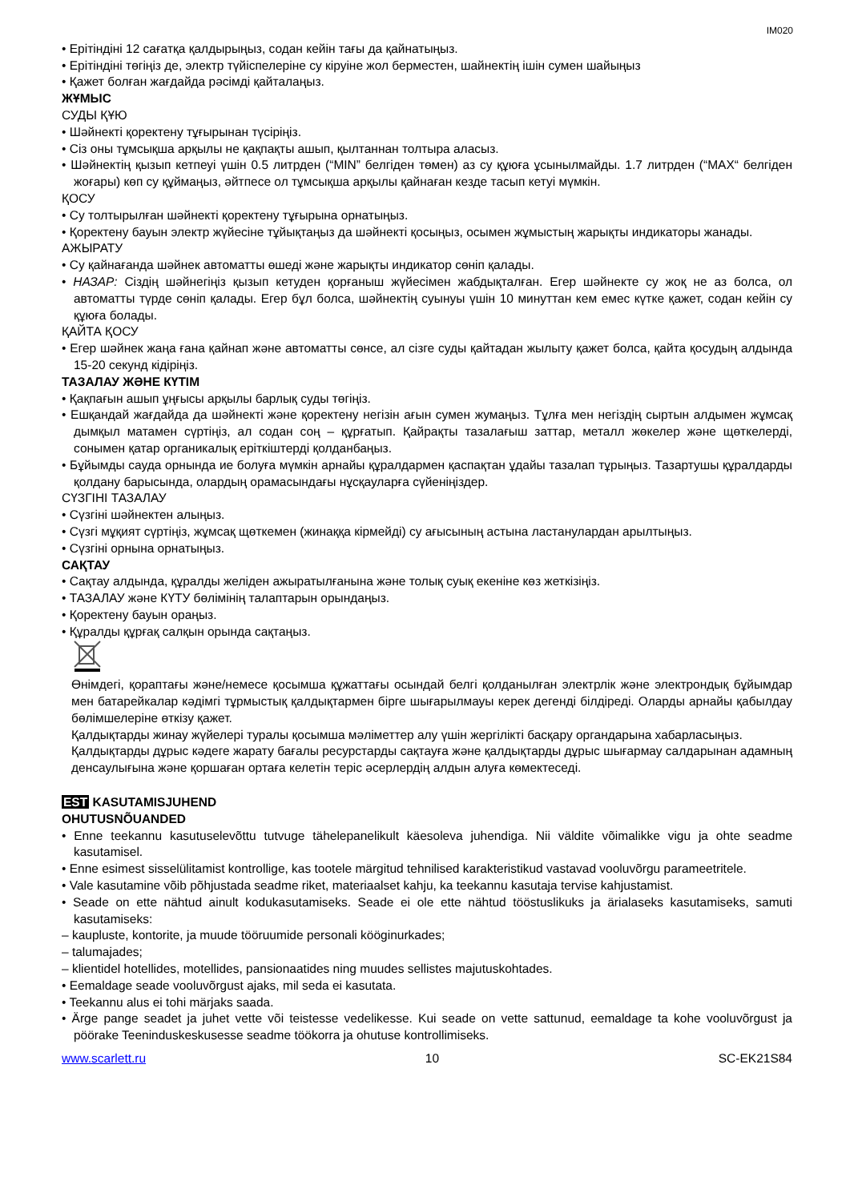IM020
• Ерітіндіні 12 сағатқа қалдырыңыз, содан кейін тағы да қайнатыңыз.
• Ерітіндіні төгіңіз де, электр түйіспелеріне су кіруіне жол берместен, шайнектің ішін сумен шайыңыз
• Қажет болған жағдайда рәсімді қайталаңыз.
ЖҰМЫС
СУДЫ ҚҰЮ
• Шәйнекті қоректену тұғырынан түсіріңіз.
• Сіз оны тұмсықша арқылы не қақпақты ашып, қылтаннан толтыра аласыз.
• Шәйнектің қызып кетпеуі үшін 0.5 литрден (“MIN” белгіден төмен) аз су құюға ұсынылмайды. 1.7 литрден (“MAX“ белгіден жоғары) көп су құймаңыз, әйтпесе ол тұмсықша арқылы қайнаған кезде тасып кетуі мүмкін.
ҚОСУ
• Су толтырылған шәйнекті қоректену тұғырына орнатыңыз.
• Қоректену бауын электр жүйесіне тұйықтаңыз да шәйнекті қосыңыз, осымен жұмыстың жарықты индикаторы жанады.
АЖЫРАТУ
• Су қайнағанда шәйнек автоматты өшеді және жарықты индикатор сөніп қалады.
• НАЗАР: Сіздің шәйнегіңіз қызып кетуден қорғаныш жүйесімен жабдықталған. Егер шәйнекте су жоқ не аз болса, ол автоматты түрде сөніп қалады. Егер бұл болса, шәйнектің суынуы үшін 10 минуттан кем емес күтке қажет, содан кейін су құюға болады.
ҚАЙТА ҚОСУ
• Егер шәйнек жаңа ғана қайнап және автоматты сөнсе, ал сізге суды қайтадан жылыту қажет болса, қайта қосудың алдында 15-20 секунд кідіріңіз.
ТАЗАЛАУ ЖӘНЕ КҮТІМ
• Қақпағын ашып ұңғысы арқылы барлық суды төгіңіз.
• Ешқандай жағдайда да шәйнекті және қоректену негізін ағын сумен жумаңыз. Тұлға мен негіздің сыртын алдымен жұмсақ дымқыл матамен сүртіңіз, ал содан соң – құрғатып. Қайрақты тазалағыш заттар, металл жөкелер және щөткелерді, сонымен қатар органикалық еріткіштерді қолданбаңыз.
• Бұйымды сауда орнында ие болуға мүмкін арнайы құралдармен қаспақтан ұдайы тазалап тұрыңыз. Тазартушы құралдарды қолдану барысында, олардың орамасындағы нұсқауларға сүйеніңіздер.
СҮЗГІНІ ТАЗАЛАУ
• Сүзгіні шәйнектен алыңыз.
• Сүзгі мұқият сүртіңіз, жұмсақ щөткемен (жинаққа кірмейді) су ағысының астына ластанулардан арылтыңыз.
• Сүзгіні орнына орнатыңыз.
САҚТАУ
• Сақтау алдында, құралды желіден ажыратылғанына және толық суық екеніне көз жеткізіңіз.
• ТАЗАЛАУ және КҮТУ бөлімінің талаптарын орындаңыз.
• Қоректену бауын ораңыз.
• Құралды құрғақ салқын орында сақтаңыз.
Өнімдегі, қораптағы және/немесе қосымша құжаттағы осындай белгі қолданылған электрлік және электрондық бұйымдар мен батарейкалар кәдімгі тұрмыстық қалдықтармен бірге шығарылмауы керек дегенді білдіреді. Оларды арнайы қабылдау бөлімшелеріне өткізу қажет.
Қалдықтарды жинау жүйелері туралы қосымша мәліметтер алу үшін жергілікті басқару органдарына хабарласыңыз.
Қалдықтарды дұрыс кәдеге жарату бағалы ресурстарды сақтауға және қалдықтарды дұрыс шығармау салдарынан адамның денсаулығына және қоршаған ортаға келетін теріс әсерлердің алдын алуға көмектеседі.
EST KASUTAMISJUHEND
OHUTUSNÕUANDED
• Enne teekannu kasutuselevõttu tutvuge tähelepanelikult käesoleva juhendiga. Nii väldite võimalikke vigu ja ohte seadme kasutamisel.
• Enne esimest sisselülitamist kontrollige, kas tootele märgitud tehnilised karakteristikud vastavad vooluvõrgu parameetritele.
• Vale kasutamine võib põhjustada seadme riket, materiaalset kahju, ka teekannu kasutaja tervise kahjustamist.
• Seade on ette nähtud ainult kodukasutamiseks. Seade ei ole ette nähtud tööstuslikuks ja ärialaseks kasutamiseks, samuti kasutamiseks:
– kaupluste, kontorite, ja muude tööruumide personali kööginurkades;
– talumajades;
– klientidel hotellides, motellides, pansionaatides ning muudes sellistes majutuskohtades.
• Eemaldage seade vooluvõrgust ajaks, mil seda ei kasutata.
• Teekannu alus ei tohi märjaks saada.
• Ärge pange seadet ja juhet vette või teistesse vedelikesse. Kui seade on vette sattunud, eemaldage ta kohe vooluvõrgust ja pöörake Teeninduskeskusesse seadme töökorra ja ohutuse kontrollimiseks.
www.scarlett.ru 10 SC-EK21S84